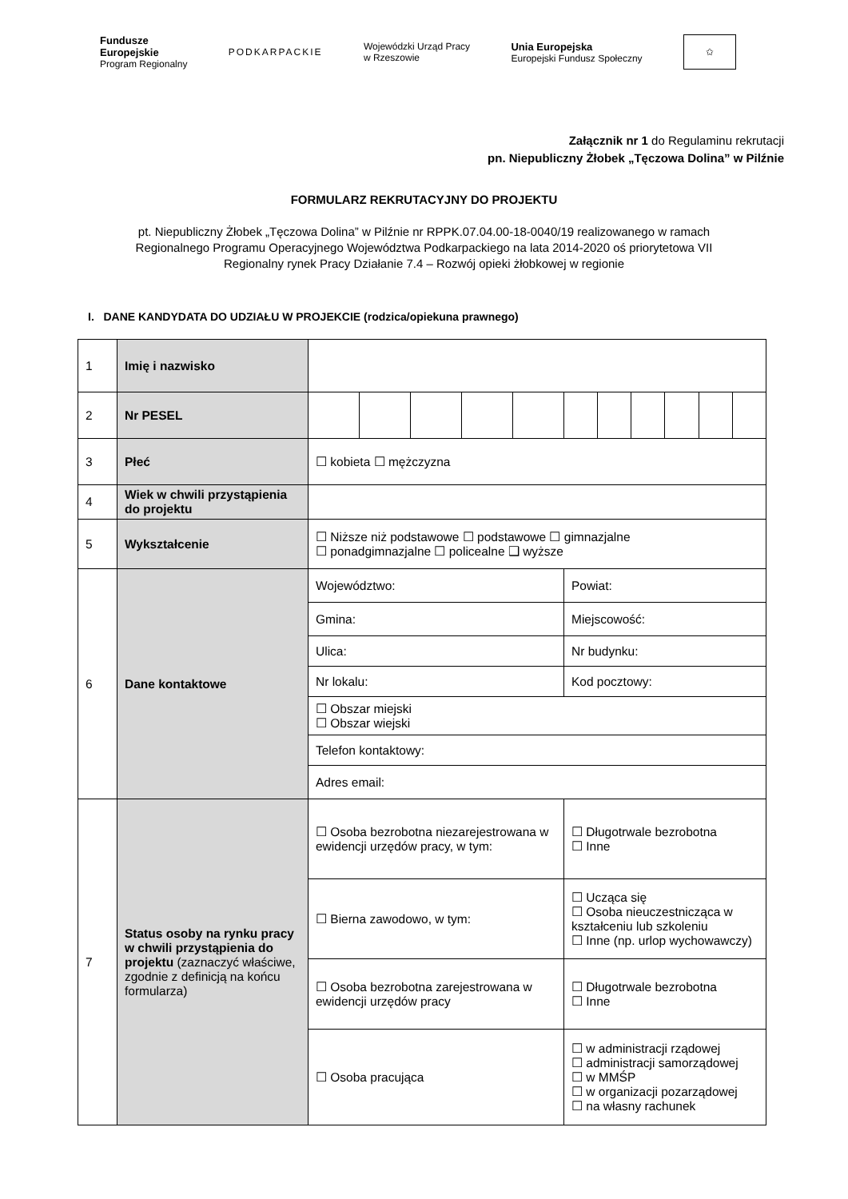Fundusze
Europejskie
Program Regionalny
PODKARPACKIE
Wojewódzki Urząd Pracy
w Rzeszowie
Unia Europejska
Europejski Fundusz Społeczny
✩
Załącznik nr 1 do Regulaminu rekrutacji
pn. Niepubliczny Żłobek „Tęczowa Dolina” w Pilźnie
FORMULARZ REKRUTACYJNY DO PROJEKTU
pt. Niepubliczny Żłobek „Tęczowa Dolina” w Pilźnie nr RPPK.07.04.00-18-0040/19 realizowanego w ramach Regionalnego Programu Operacyjnego Województwa Podkarpackiego na lata 2014-2020 oś priorytetowa VII Regionalny rynek Pracy Działanie 7.4 – Rozwój opieki żłobkowej w regionie
I. DANE KANDYDATA DO UDZIAŁU W PROJEKCIE (rodzica/opiekuna prawnego)
| 1 | Imię i nazwisko | | | | | | | | | | | |
| 2 | Nr PESEL | | | | | | | | | | | |
| 3 | Płeć | ☐ kobieta ☐ mężczyzna | | | | | | | | | | |
| 4 | Wiek w chwili przystąpienia do projektu | | | | | | | | | | | |
| 5 | Wykształcenie | ☐ Niższe niż podstawowe ☐ podstawowe ☐ gimnazjalne ☐ ponadgimnazjalne ☐ policealne ❑ wyższe | | | | | | | | | | |
| 6 | Dane kontaktowe | Województwo: | | | | | Powiat: | | | | | |
| | | Gmina: | | | | | Miejscowość: | | | | | |
| | | Ulica: | | | | | Nr budynku: | | | | | |
| | | Nr lokalu: | | | | | Kod pocztowy: | | | | | |
| | | ☐ Obszar miejski ☐ Obszar wiejski | | | | | | | | | | |
| | | Telefon kontaktowy: | | | | | | | | | | |
| | | Adres email: | | | | | | | | | | |
| 7 | Status osoby na rynku pracy w chwili przystąpienia do projektu (zaznaczyć właściwe, zgodnie z definicją na końcu formularza) | ☐ Osoba bezrobotna niezarejestrowana w ewidencji urzędów pracy, w tym: | | | | | ☐ Długotrwale bezrobotna ☐ Inne | | | | | |
| | | ☐ Bierna zawodowo, w tym: | | | | | ☐ Ucząca się ☐ Osoba nieuczestnicząca w kształceniu lub szkoleniu ☐ Inne (np. urlop wychowawczy) | | | | | |
| | | ☐ Osoba bezrobotna zarejestrowana w ewidencji urzędów pracy | | | | | ☐ Długotrwale bezrobotna ☐ Inne | | | | | |
| | | ☐ Osoba pracująca | | | | | ☐ w administracji rządowej ☐ administracji samorządowej ☐ w MMŚP ☐ w organizacji pozarządowej ☐ na własny rachunek | | | | | |